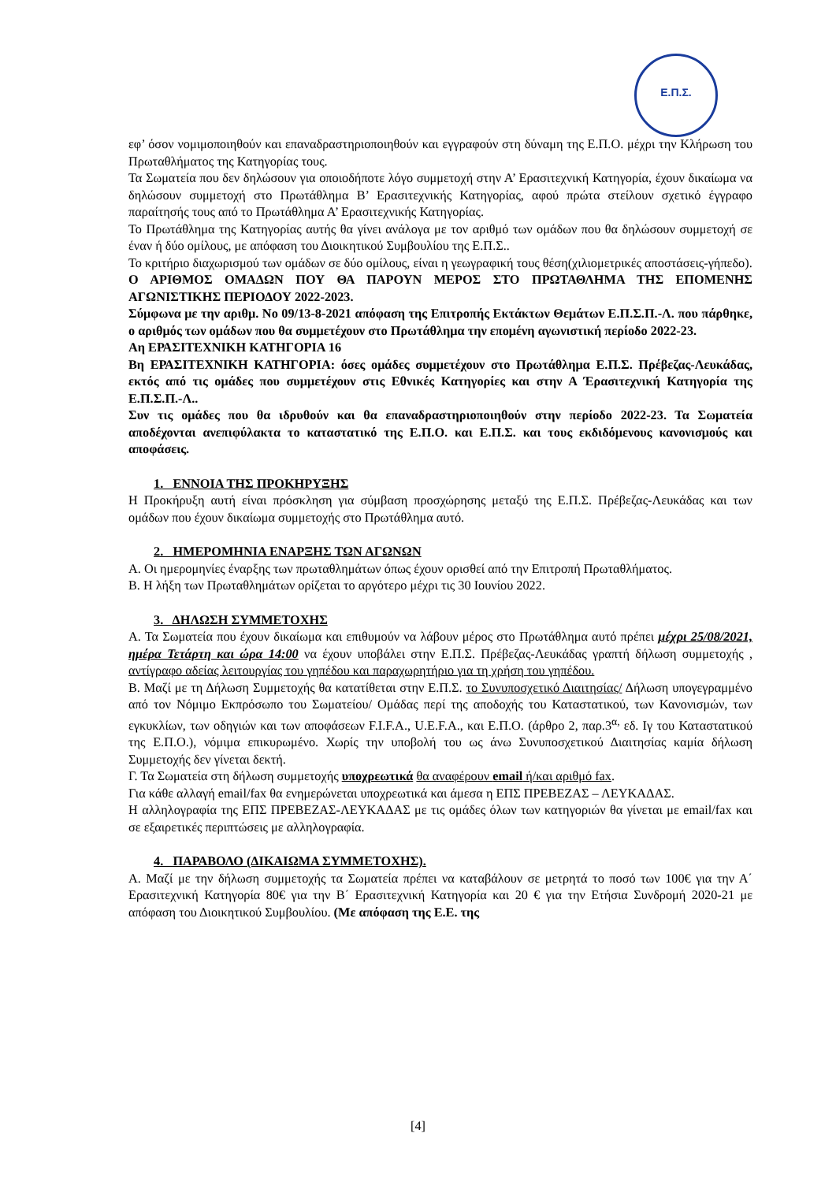Ε.Π.Σ.
εφ’ όσον νομιμοποιηθούν και επαναδραστηριοποιηθούν και εγγραφούν στη δύναμη της Ε.Π.Ο. μέχρι την Κλήρωση του Πρωταθλήματος της Κατηγορίας τους.
Τα Σωματεία που δεν δηλώσουν για οποιοδήποτε λόγο συμμετοχή στην Α’ Ερασιτεχνική Κατηγορία, έχουν δικαίωμα να δηλώσουν συμμετοχή στο Πρωτάθλημα Β’ Ερασιτεχνικής Κατηγορίας, αφού πρώτα στείλουν σχετικό έγγραφο παραίτησής τους από το Πρωτάθλημα Α’ Ερασιτεχνικής Κατηγορίας.
Το Πρωτάθλημα της Κατηγορίας αυτής θα γίνει ανάλογα με τον αριθμό των ομάδων που θα δηλώσουν συμμετοχή σε έναν ή δύο ομίλους, με απόφαση του Διοικητικού Συμβουλίου της Ε.Π.Σ..
Το κριτήριο διαχωρισμού των ομάδων σε δύο ομίλους, είναι η γεωγραφική τους θέση(χιλιομετρικές αποστάσεις-γήπεδο).
Ο ΑΡΙΘΜΟΣ ΟΜΑΔΩΝ ΠΟΥ ΘΑ ΠΑΡΟΥΝ ΜΕΡΟΣ ΣΤΟ ΠΡΩΤΑΘΛΗΜΑ ΤΗΣ ΕΠΟΜΕΝΗΣ ΑΓΩΝΙΣΤΙΚΗΣ ΠΕΡΙΟΔΟΥ 2022-2023.
Σύμφωνα με την αριθμ. Νο 09/13-8-2021 απόφαση της Επιτροπής Εκτάκτων Θεμάτων Ε.Π.Σ.Π.-Λ. που πάρθηκε, ο αριθμός των ομάδων που θα συμμετέχουν στο Πρωτάθλημα την επομένη αγωνιστική περίοδο 2022-23.
Αη ΕΡΑΣΙΤΕΧΝΙΚΗ ΚΑΤΗΓΟΡΙΑ 16
Βη ΕΡΑΣΙΤΕΧΝΙΚΗ ΚΑΤΗΓΟΡΙΑ: όσες ομάδες συμμετέχουν στο Πρωτάθλημα Ε.Π.Σ. Πρέβεζας-Λευκάδας, εκτός από τις ομάδες που συμμετέχουν στις Εθνικές Κατηγορίες και στην Α Έρασιτεχνική Κατηγορία της Ε.Π.Σ.Π.-Λ..
Συν τις ομάδες που θα ιδρυθούν και θα επαναδραστηριοποιηθούν στην περίοδο 2022-23. Τα Σωματεία αποδέχονται ανεπιφύλακτα το καταστατικό της Ε.Π.Ο. και Ε.Π.Σ. και τους εκδιδόμενους κανονισμούς και αποφάσεις.
1. ΕΝΝΟΙΑ ΤΗΣ ΠΡΟΚΗΡΥΞΗΣ
Η Προκήρυξη αυτή είναι πρόσκληση για σύμβαση προσχώρησης μεταξύ της Ε.Π.Σ. Πρέβεζας-Λευκάδας και των ομάδων που έχουν δικαίωμα συμμετοχής στο Πρωτάθλημα αυτό.
2. ΗΜΕΡΟΜΗΝΙΑ ΕΝΑΡΞΗΣ ΤΩΝ ΑΓΩΝΩΝ
Α. Οι ημερομηνίες έναρξης των πρωταθλημάτων όπως έχουν ορισθεί από την Επιτροπή Πρωταθλήματος.
Β. Η λήξη των Πρωταθλημάτων ορίζεται το αργότερο μέχρι τις 30 Ιουνίου 2022.
3. ΔΗΛΩΣΗ ΣΥΜΜΕΤΟΧΗΣ
Α. Τα Σωματεία που έχουν δικαίωμα και επιθυμούν να λάβουν μέρος στο Πρωτάθλημα αυτό πρέπει μέχρι 25/08/2021, ημέρα Τετάρτη και ώρα 14:00 να έχουν υποβάλει στην Ε.Π.Σ. Πρέβεζας-Λευκάδας γραπτή δήλωση συμμετοχής , αντίγραφο αδείας λειτουργίας του γηπέδου και παραχωρητήριο για τη χρήση του γηπέδου.
Β. Μαζί με τη Δήλωση Συμμετοχής θα κατατίθεται στην Ε.Π.Σ. το Συνυποσχετικό Διαιτησίας/ Δήλωση υπογεγραμμένο από τον Νόμιμο Εκπρόσωπο του Σωματείου/ Ομάδας περί της αποδοχής του Καταστατικού, των Κανονισμών, των εγκυκλίων, των οδηγιών και των αποφάσεων F.I.F.A., U.E.F.A., και Ε.Π.Ο. (άρθρο 2, παρ.3<sup>α,</sup> εδ. Ιγ του Καταστατικού της Ε.Π.Ο.), νόμιμα επικυρωμένο. Χωρίς την υποβολή του ως άνω Συνυποσχετικού Διαιτησίας καμία δήλωση Συμμετοχής δεν γίνεται δεκτή.
Γ. Τα Σωματεία στη δήλωση συμμετοχής υποχρεωτικά θα αναφέρουν email ή/και αριθμό fax.
Για κάθε αλλαγή email/fax θα ενημερώνεται υποχρεωτικά και άμεσα η ΕΠΣ ΠΡΕΒΕΖΑΣ – ΛΕΥΚΑΔΑΣ.
Η αλληλογραφία της ΕΠΣ ΠΡΕΒΕΖΑΣ-ΛΕΥΚΑΔΑΣ με τις ομάδες όλων των κατηγοριών θα γίνεται με email/fax και σε εξαιρετικές περιπτώσεις με αλληλογραφία.
4. ΠΑΡΑΒΟΛΟ (ΔΙΚΑΙΩΜΑ ΣΥΜΜΕΤΟΧΗΣ).
Α. Μαζί με την δήλωση συμμετοχής τα Σωματεία πρέπει να καταβάλουν σε μετρητά το ποσό των 100€ για την Α΄ Ερασιτεχνική Κατηγορία 80€ για την Β΄ Ερασιτεχνική Κατηγορία και 20 € για την Ετήσια Συνδρομή 2020-21 με απόφαση του Διοικητικού Συμβουλίου. (Με απόφαση της Ε.Ε. της
[4]